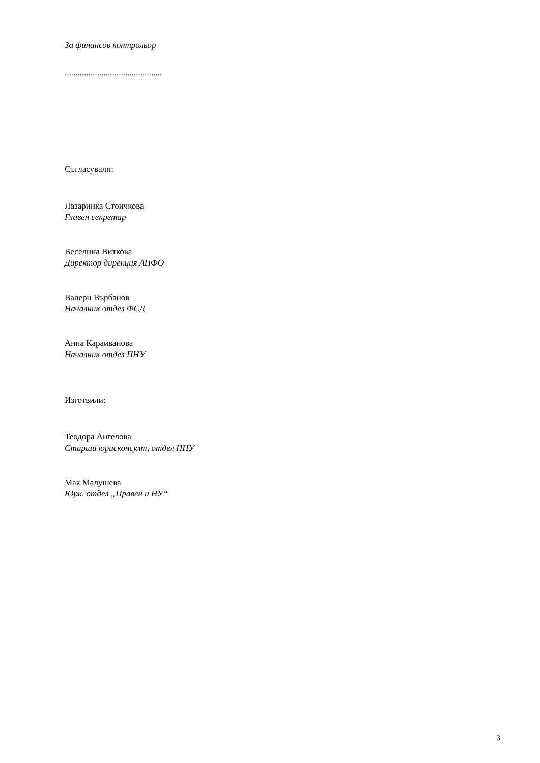За финансов контрольор
.............................................
Съгласували:
Лазаринка Стоичкова
Главен секретар
Веселина Виткова
Директор дирекция АПФО
Валери Върбанов
Началник отдел ФСД
Анна Караиванова
Началник отдел ПНУ
Изготвили:
Теодора Ангелова
Старши юрисконсулт, отдел ПНУ
Мая Малушева
Юрк. отдел „Правен и НУ“
3